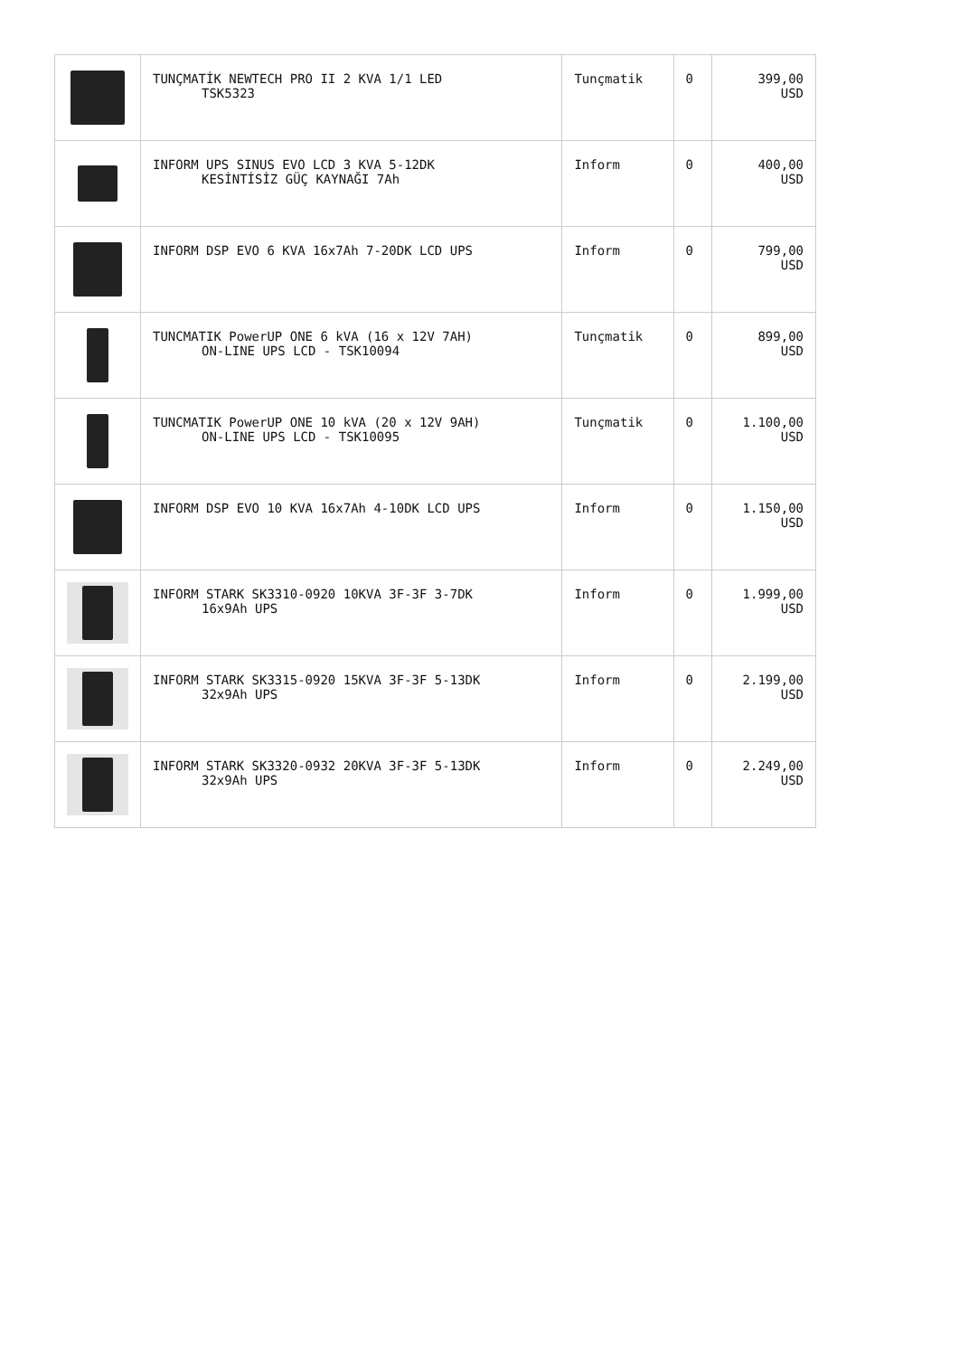| | TUNÇMATİK NEWTECH PRO II 2 KVA 1/1 LED TSK5323 | Tunçmatik | 0 | 399,00 USD |
| | INFORM UPS SINUS EVO LCD 3 KVA 5-12DK KESİNTİSİZ GÜÇ KAYNAĞI 7Ah | Inform | 0 | 400,00 USD |
| | INFORM DSP EVO 6 KVA 16x7Ah 7-20DK LCD UPS | Inform | 0 | 799,00 USD |
| | TUNCMATIK PowerUP ONE 6 kVA (16 x 12V 7AH) ON-LINE UPS LCD - TSK10094 | Tunçmatik | 0 | 899,00 USD |
| | TUNCMATIK PowerUP ONE 10 kVA (20 x 12V 9AH) ON-LINE UPS LCD - TSK10095 | Tunçmatik | 0 | 1.100,00 USD |
| | INFORM DSP EVO 10 KVA 16x7Ah 4-10DK LCD UPS | Inform | 0 | 1.150,00 USD |
| | INFORM STARK SK3310-0920 10KVA 3F-3F 3-7DK 16x9Ah UPS | Inform | 0 | 1.999,00 USD |
| | INFORM STARK SK3315-0920 15KVA 3F-3F 5-13DK 32x9Ah UPS | Inform | 0 | 2.199,00 USD |
| | INFORM STARK SK3320-0932 20KVA 3F-3F 5-13DK 32x9Ah UPS | Inform | 0 | 2.249,00 USD |